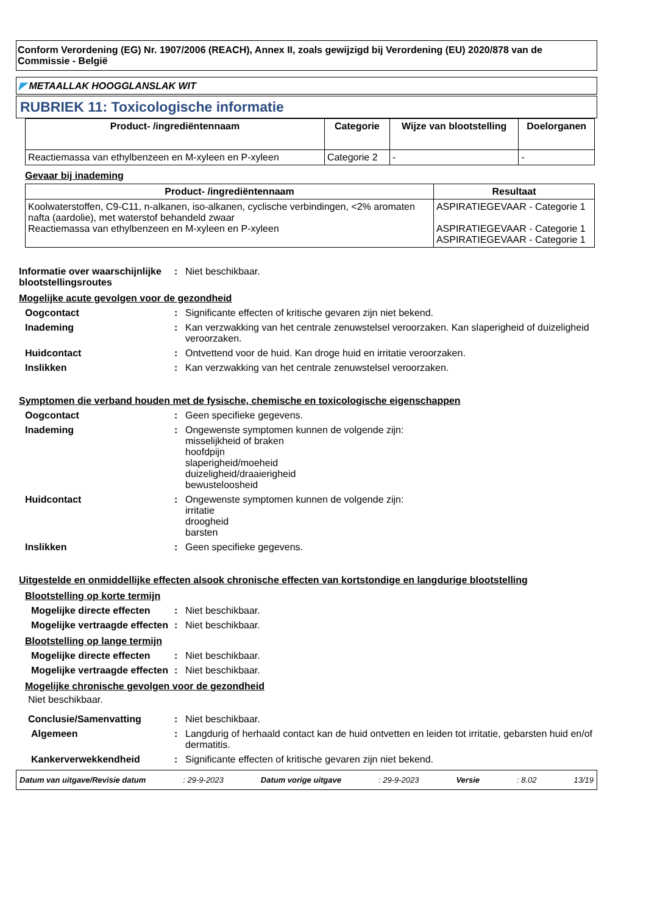Conform Verordening (EG) Nr. 1907/2006 (REACH), Annex II, zoals gewijzigd bij Verordening (EU) 2020/878 van de Commissie - België
◤ METAALLAK HOOGGLANSLAK WIT
RUBRIEK 11: Toxicologische informatie
| Product- /ingrediëntennaam | Categorie | Wijze van blootstelling | Doelorganen |
| --- | --- | --- | --- |
| Reactiemassa van ethylbenzeen en M-xyleen en P-xyleen | Categorie 2 | - | - |
Gevaar bij inademing
| Product- /ingrediëntennaam | Resultaat |
| --- | --- |
| Koolwaterstoffen, C9-C11, n-alkanen, iso-alkanen, cyclische verbindingen, <2% aromaten nafta (aardolie), met waterstof behandeld zwaar Reactiemassa van ethylbenzeen en M-xyleen en P-xyleen | ASPIRATIEGEVAAR - Categorie 1 ASPIRATIEGEVAAR - Categorie 1 ASPIRATIEGEVAAR - Categorie 1 |
Informatie over waarschijnlijke blootstellingsroutes
: Niet beschikbaar.
Mogelijke acute gevolgen voor de gezondheid
Oogcontact : Significante effecten of kritische gevaren zijn niet bekend.
Inademing : Kan verzwakking van het centrale zenuwstelsel veroorzaken. Kan slaperigheid of duizeligheid veroorzaken.
Huidcontact : Ontvettend voor de huid. Kan droge huid en irritatie veroorzaken.
Inslikken : Kan verzwakking van het centrale zenuwstelsel veroorzaken.
Symptomen die verband houden met de fysische, chemische en toxicologische eigenschappen
Oogcontact : Geen specifieke gegevens.
Inademing : Ongewenste symptomen kunnen de volgende zijn:
misselijkheid of braken
hoofdpijn
slaperigheid/moeheid
duizeligheid/draaierigheid
bewusteloosheid
Huidcontact : Ongewenste symptomen kunnen de volgende zijn:
irritatie
droogheid
barsten
Inslikken : Geen specifieke gegevens.
Uitgestelde en onmiddellijke effecten alsook chronische effecten van kortstondige en langdurige blootstelling
Blootstelling op korte termijn
Mogelijke directe effecten
: Niet beschikbaar.
Mogelijke vertraagde effecten
: Niet beschikbaar.
Blootstelling op lange termijn
Mogelijke directe effecten
: Niet beschikbaar.
Mogelijke vertraagde effecten
: Niet beschikbaar.
Mogelijke chronische gevolgen voor de gezondheid
Niet beschikbaar.
Conclusie/Samenvatting : Niet beschikbaar.
Algemeen : Langdurig of herhaald contact kan de huid ontvetten en leiden tot irritatie, gebarsten huid en/of dermatitis.
Kankerverwekkendheid : Significante effecten of kritische gevaren zijn niet bekend.
Datum van uitgave/Revisie datum: 29-9-2023 Datum vorige uitgave: 29-9-2023 Versie: 8.02 13/19